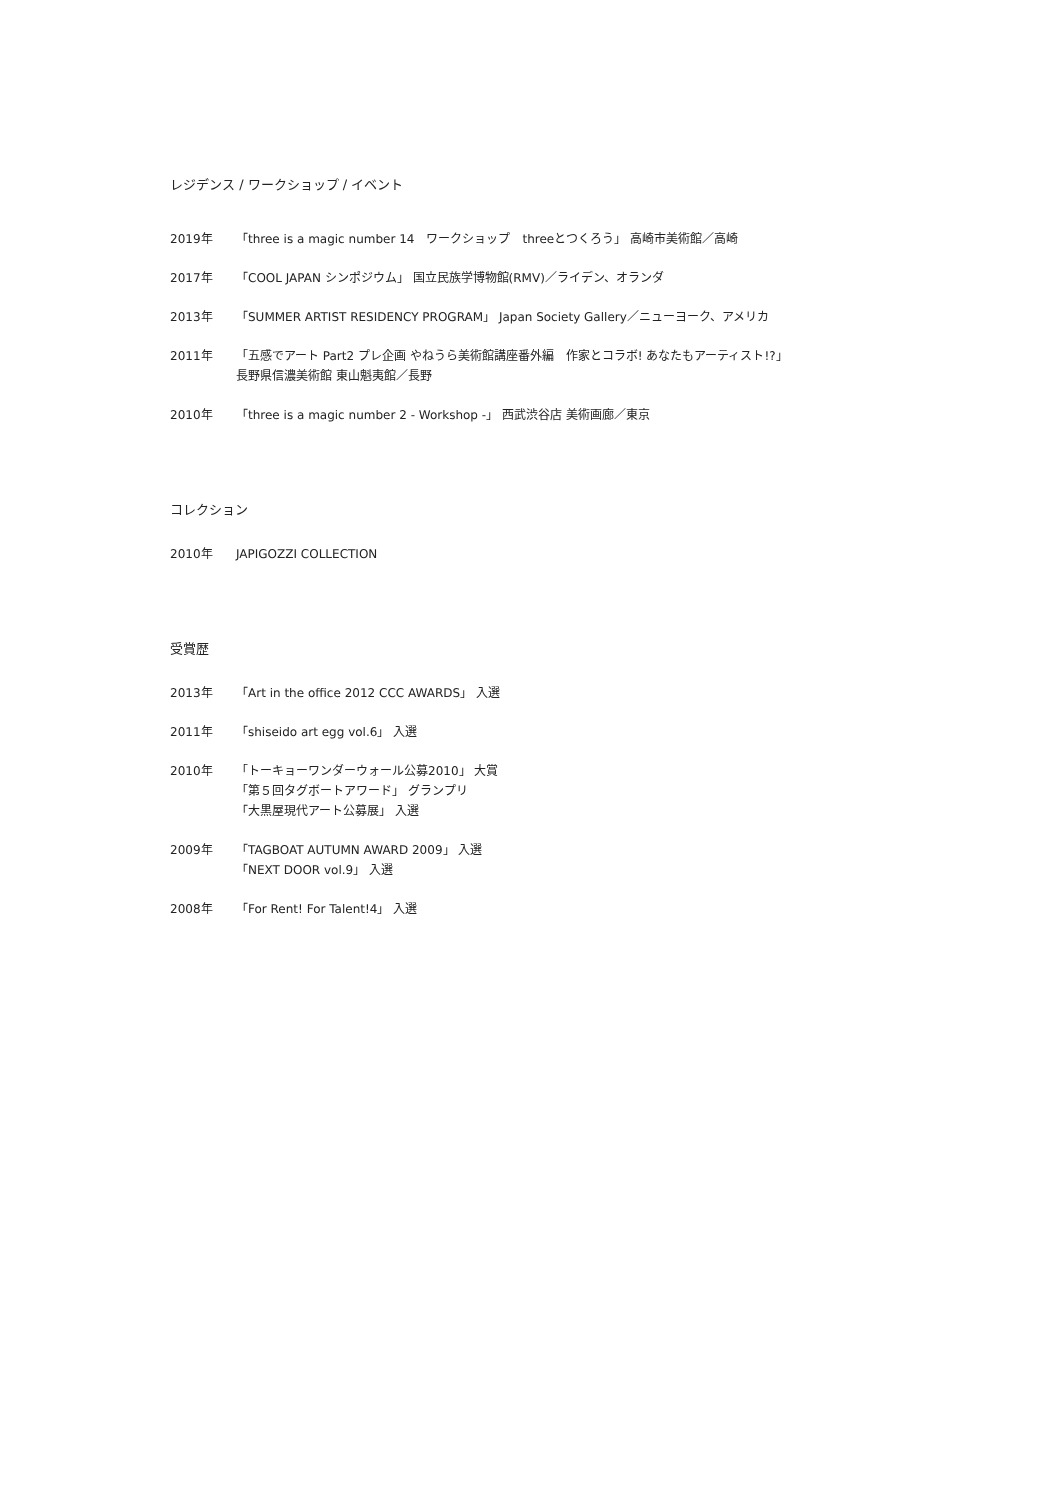レジデンス / ワークショップ / イベント
2019年 「three is a magic number 14　ワークショップ　threeとつくろう」 高崎市美術館／高崎
2017年 「COOL JAPAN シンポジウム」 国立民族学博物館(RMV)／ライデン、オランダ
2013年 「SUMMER ARTIST RESIDENCY PROGRAM」 Japan Society Gallery／ニューヨーク、アメリカ
2011年 「五感でアート Part2 プレ企画 やねうら美術館講座番外編　作家とコラボ! あなたもアーティスト!?」
長野県信濃美術館 東山魁夷館／長野
2010年 「three is a magic number 2 - Workshop -」 西武渋谷店 美術画廊／東京
コレクション
2010年 JAPIGOZZI COLLECTION
受賞歴
2013年 「Art in the office 2012 CCC AWARDS」 入選
2011年 「shiseido art egg vol.6」 入選
2010年 「トーキョーワンダーウォール公募2010」 大賞
「第５回タグボートアワード」 グランプリ
「大黒屋現代アート公募展」 入選
2009年 「TAGBOAT AUTUMN AWARD 2009」 入選
「NEXT DOOR vol.9」 入選
2008年 「For Rent! For Talent!4」 入選